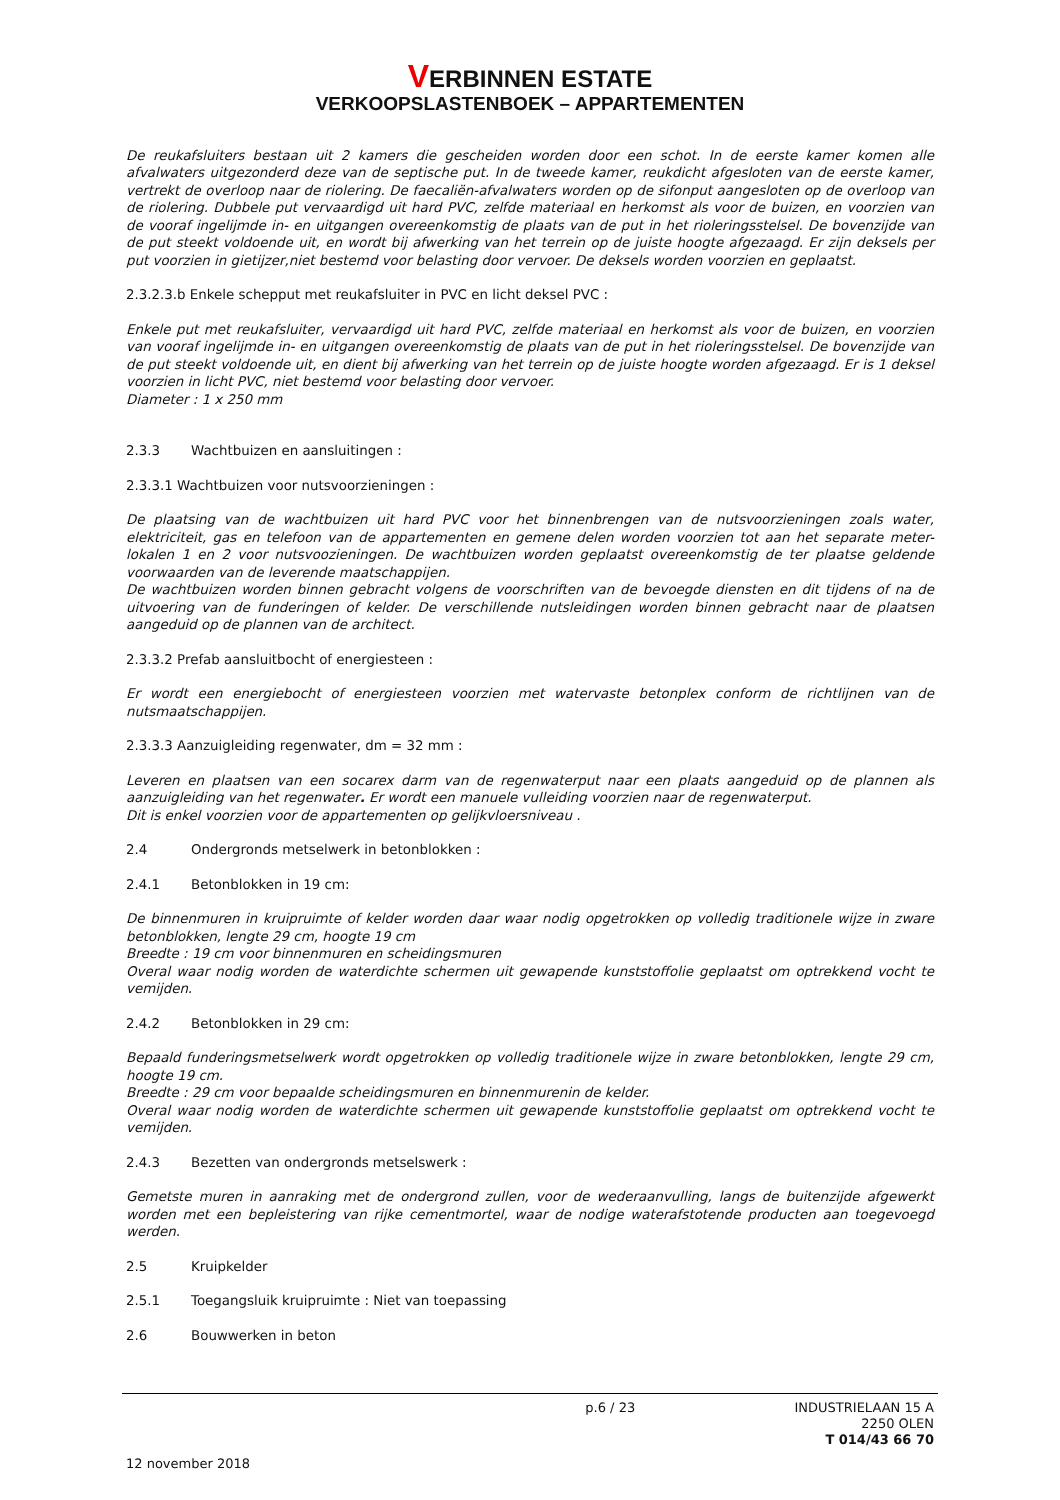VERBINNEN ESTATE
VERKOOPSLASTENBOEK – APPARTEMENTEN
De reukafsluiters bestaan uit 2 kamers die gescheiden worden door een schot. In de eerste kamer komen alle afvalwaters uitgezonderd deze van de septische put. In de tweede kamer, reukdicht afgesloten van de eerste kamer, vertrekt de overloop naar de riolering. De faecaliën-afvalwaters worden op de sifonput aangesloten op de overloop van de riolering. Dubbele put vervaardigd uit hard PVC, zelfde materiaal en herkomst als voor de buizen, en voorzien van de vooraf ingelijmde in- en uitgangen overeenkomstig de plaats van de put in het rioleringsstelsel. De bovenzijde van de put steekt voldoende uit, en wordt bij afwerking van het terrein op de juiste hoogte afgezaagd. Er zijn deksels per put voorzien in gietijzer,niet bestemd voor belasting door vervoer. De deksels worden voorzien en geplaatst.
2.3.2.3.b Enkele schepput met reukafsluiter in PVC en licht deksel PVC :
Enkele put met reukafsluiter, vervaardigd uit hard PVC, zelfde materiaal en herkomst als voor de buizen, en voorzien van vooraf ingelijmde in- en uitgangen overeenkomstig de plaats van de put in het rioleringsstelsel. De bovenzijde van de put steekt voldoende uit, en dient bij afwerking van het terrein op de juiste hoogte worden afgezaagd. Er is 1 deksel voorzien in licht PVC, niet bestemd voor belasting door vervoer.
Diameter : 1 x 250 mm
2.3.3 Wachtbuizen en aansluitingen :
2.3.3.1 Wachtbuizen voor nutsvoorzieningen :
De plaatsing van de wachtbuizen uit hard PVC voor het binnenbrengen van de nutsvoorzieningen zoals water, elektriciteit, gas en telefoon van de appartementen en gemene delen worden voorzien tot aan het separate meter-lokalen 1 en 2 voor nutsvoozieningen. De wachtbuizen worden geplaatst overeenkomstig de ter plaatse geldende voorwaarden van de leverende maatschappijen.
De wachtbuizen worden binnen gebracht volgens de voorschriften van de bevoegde diensten en dit tijdens of na de uitvoering van de funderingen of kelder. De verschillende nutsleidingen worden binnen gebracht naar de plaatsen aangeduid op de plannen van de architect.
2.3.3.2 Prefab aansluitbocht of energiesteen :
Er wordt een energiebocht of energiesteen voorzien met watervaste betonplex conform de richtlijnen van de nutsmaatschappijen.
2.3.3.3 Aanzuigleiding regenwater, dm = 32 mm :
Leveren en plaatsen van een socarex darm van de regenwaterput naar een plaats aangeduid op de plannen als aanzuigleiding van het regenwater. Er wordt een manuele vulleiding voorzien naar de regenwaterput.
Dit is enkel voorzien voor de appartementen op gelijkvloersniveau .
2.4 Ondergronds metselwerk in betonblokken :
2.4.1 Betonblokken in 19 cm:
De binnenmuren in kruipruimte of kelder worden daar waar nodig opgetrokken op volledig traditionele wijze in zware betonblokken, lengte 29 cm, hoogte 19 cm
Breedte : 19 cm voor binnenmuren en scheidingsmuren
Overal waar nodig worden de waterdichte schermen uit gewapende kunststoffolie geplaatst om optrekkend vocht te vemijden.
2.4.2 Betonblokken in 29 cm:
Bepaald funderingsmetselwerk wordt opgetrokken op volledig traditionele wijze in zware betonblokken, lengte 29 cm, hoogte 19 cm.
Breedte : 29 cm voor bepaalde scheidingsmuren en binnenmurenin de kelder.
Overal waar nodig worden de waterdichte schermen uit gewapende kunststoffolie geplaatst om optrekkend vocht te vemijden.
2.4.3 Bezetten van ondergronds metselswerk :
Gemetste muren in aanraking met de ondergrond zullen, voor de wederaanvulling, langs de buitenzijde afgewerkt worden met een bepleistering van rijke cementmortel, waar de nodige waterafstotende producten aan toegevoegd werden.
2.5 Kruipkelder
2.5.1 Toegangsluik kruipruimte : Niet van toepassing
2.6 Bouwwerken in beton
p.6 / 23
INDUSTRIELAAN 15 A
2250 OLEN
T 014/43 66 70
12 november 2018